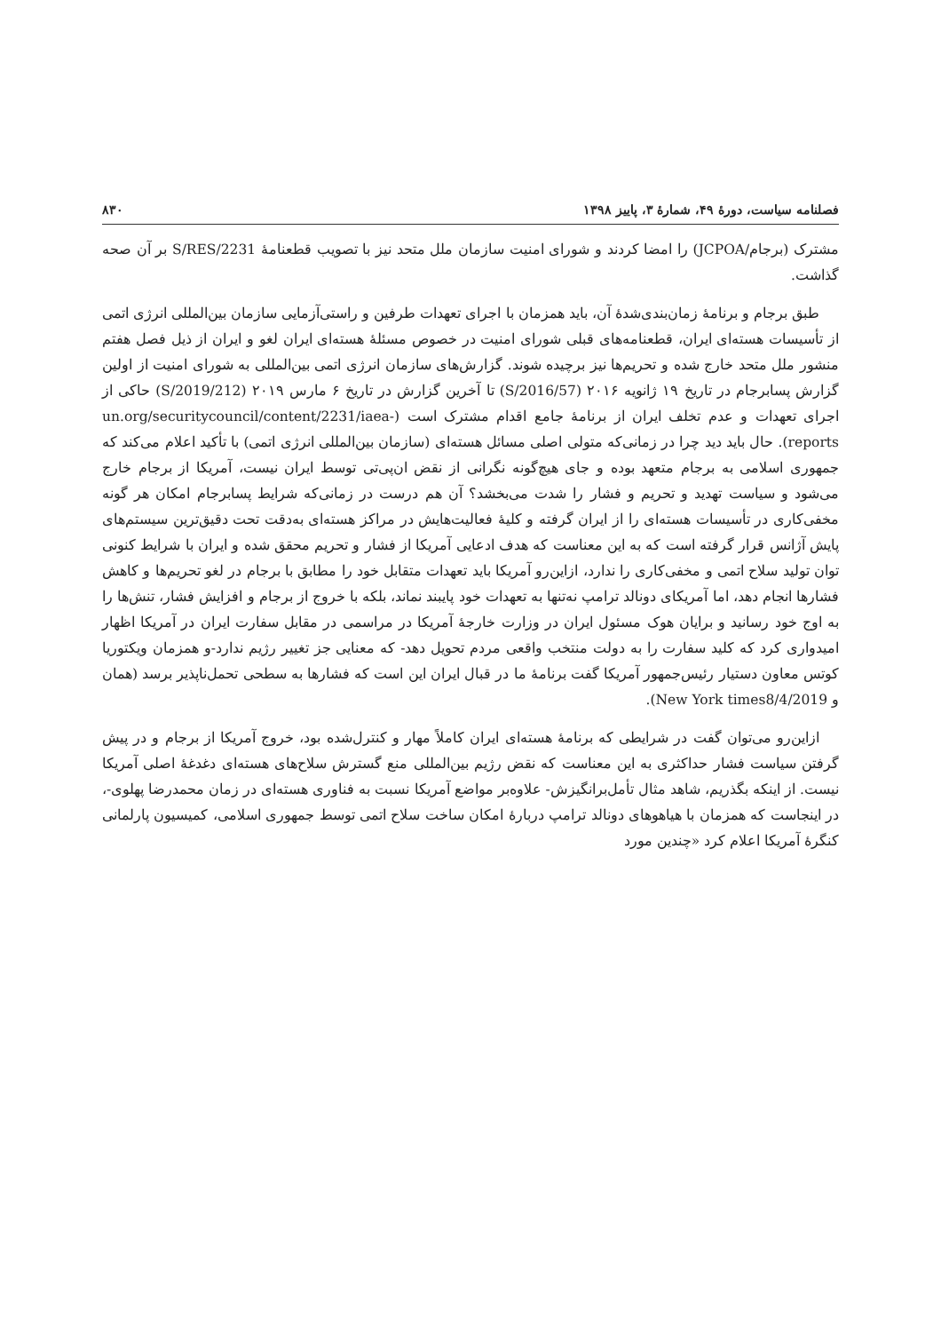فصلنامه سیاست، دورۀ ۴۹، شمارۀ ۳، پاییز ۱۳۹۸ ۸۳۰
مشترک (برجام/JCPOA) را امضا کردند و شورای امنیت سازمان ملل متحد نیز با تصویب قطعنامۀ S/RES/2231 بر آن صحه گذاشت.
طبق برجام و برنامۀ زمان‌بندی‌شدۀ آن، باید همزمان با اجرای تعهدات طرفین و راستی‌آزمایی سازمان بین‌المللی انرژی اتمی از تأسیسات هسته‌ای ایران، قطعنامه‌های قبلی شورای امنیت در خصوص مسئلۀ هسته‌ای ایران لغو و ایران از ذیل فصل هفتم منشور ملل متحد خارج شده و تحریم‌ها نیز برچیده شوند. گزارش‌های سازمان انرژی اتمی بین‌المللی به شورای امنیت از اولین گزارش پسابرجام در تاریخ ۱۹ ژانویه ۲۰۱۶ (S/2016/57) تا آخرین گزارش در تاریخ ۶ مارس ۲۰۱۹ (S/2019/212) حاکی از اجرای تعهدات و عدم تخلف ایران از برنامۀ جامع اقدام مشترک است (un.org/securitycouncil/content/2231/iaea-reports). حال باید دید چرا در زمانی‌که متولی اصلی مسائل هسته‌ای (سازمان بین‌المللی انرژی اتمی) با تأکید اعلام می‌کند که جمهوری اسلامی به برجام متعهد بوده و جای هیچ‌گونه نگرانی از نقض ان‌پی‌تی توسط ایران نیست، آمریکا از برجام خارج می‌شود و سیاست تهدید و تحریم و فشار را شدت می‌بخشد؟ آن هم درست در زمانی‌که شرایط پسابرجام امکان هر گونه مخفی‌کاری در تأسیسات هسته‌ای را از ایران گرفته و کلیۀ فعالیت‌هایش در مراکز هسته‌ای به‌دقت تحت دقیق‌ترین سیستم‌های پایش آژانس قرار گرفته است که به این معناست که هدف ادعایی آمریکا از فشار و تحریم محقق شده و ایران با شرایط کنونی توان تولید سلاح اتمی و مخفی‌کاری را ندارد، ازاین‌رو آمریکا باید تعهدات متقابل خود را مطابق با برجام در لغو تحریم‌ها و کاهش فشارها انجام دهد، اما آمریکای دونالد ترامپ نه‌تنها به تعهدات خود پایبند نماند، بلکه با خروج از برجام و افزایش فشار، تنش‌ها را به اوج خود رسانید و برایان هوک مسئول ایران در وزارت خارجۀ آمریکا در مراسمی در مقابل سفارت ایران در آمریکا اظهار امیدواری کرد که کلید سفارت را به دولت منتخب واقعی مردم تحویل دهد- که معنایی جز تغییر رژیم ندارد-و همزمان ویکتوریا کوتس معاون دستیار رئیس‌جمهور آمریکا گفت برنامۀ ما در قبال ایران این است که فشارها به سطحی تحمل‌ناپذیر برسد (همان و New York times8/4/2019).
ازاین‌رو می‌توان گفت در شرایطی که برنامۀ هسته‌ای ایران کاملاً مهار و کنترل‌شده بود، خروج آمریکا از برجام و در پیش گرفتن سیاست فشار حداکثری به این معناست که نقض رژیم بین‌المللی منع گسترش سلاح‌های هسته‌ای دغدغۀ اصلی آمریکا نیست. از اینکه بگذریم، شاهد مثال تأمل‌برانگیزش- علاوه‌بر مواضع آمریکا نسبت به فناوری هسته‌ای در زمان محمدرضا پهلوی-، در اینجاست که همزمان با هیاهوهای دونالد ترامپ دربارۀ امکان ساخت سلاح اتمی توسط جمهوری اسلامی، کمیسیون پارلمانی کنگرۀ آمریکا اعلام کرد «چندین مورد